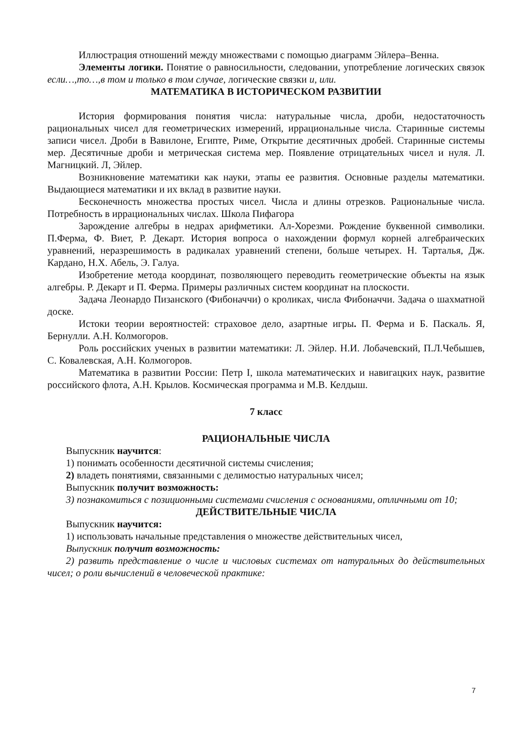Иллюстрация отношений между множествами с помощью диаграмм Эйлера–Венна.
Элементы логики. Понятие о равносильности, следовании, употребление логических связок если…,то…,в том и только в том случае, логические связки и, или.
МАТЕМАТИКА В ИСТОРИЧЕСКОМ РАЗВИТИИ
История формирования понятия числа: натуральные числа, дроби, недостаточность рациональных чисел для геометрических измерений, иррациональные числа. Старинные системы записи чисел. Дроби в Вавилоне, Египте, Риме, Открытие десятичных дробей. Старинные системы мер. Десятичные дроби и метрическая система мер. Появление отрицательных чисел и нуля. Л. Магницкий. Л, Эйлер.
Возникновение математики как науки, этапы ее развития. Основные разделы математики. Выдающиеся математики и их вклад в развитие науки.
Бесконечность множества простых чисел. Числа и длины отрезков. Рациональные числа. Потребность в иррациональных числах. Школа Пифагора
Зарождение алгебры в недрах арифметики. Ал-Хорезми. Рождение буквенной символики. П.Ферма, Ф. Виет, Р. Декарт. История вопроса о нахождении формул корней алгебраических уравнений, неразрешимость в радикалах уравнений степени, больше четырех. Н. Тарталья, Дж. Кардано, Н.Х. Абель, Э. Галуа.
Изобретение метода координат, позволяющего переводить геометрические объекты на язык алгебры. Р. Декарт и П. Ферма. Примеры различных систем координат на плоскости.
Задача Леонардо Пизанского (Фибоначчи) о кроликах, числа Фибоначчи. Задача о шахматной доске.
Истоки теории вероятностей: страховое дело, азартные игры. П. Ферма и Б. Паскаль. Я, Бернулли. А.Н. Колмогоров.
Роль российских ученых в развитии математики: Л. Эйлер. Н.И. Лобачевский, П.Л.Чебышев, С. Ковалевская, А.Н. Колмогоров.
Математика в развитии России: Петр I, школа математических и навигацких наук, развитие российского флота, А.Н. Крылов. Космическая программа и М.В. Келдыш.
7 класс
РАЦИОНАЛЬНЫЕ ЧИСЛА
Выпускник научится:
1) понимать особенности десятичной системы счисления;
2) владеть понятиями, связанными с делимостью натуральных чисел;
Выпускник получит возможность:
3) познакомиться с позиционными системами счисления с основаниями, отличными от 10;
ДЕЙСТВИТЕЛЬНЫЕ ЧИСЛА
Выпускник научится:
1) использовать начальные представления о множестве действительных чисел,
Выпускник получит возможность:
2) развить представление о числе и числовых системах от натуральных до действительных чисел; о роли вычислений в человеческой практике:
7